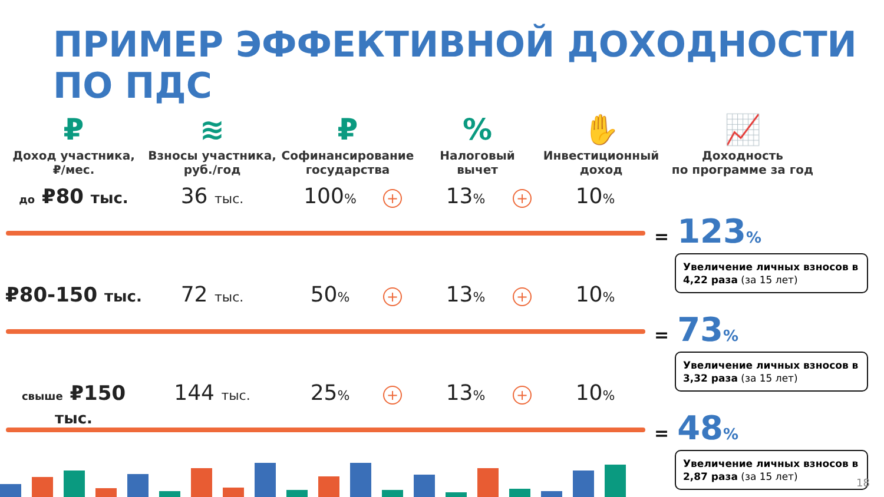ПРИМЕР ЭФФЕКТИВНОЙ ДОХОДНОСТИ
ПО ПДС
₽
Доход участника,
₽/мес.
≋
Взносы участника,
руб./год
₽
Софинансирование
государства
%
Налоговый
вычет
✋
Инвестиционный
доход
📈
Доходность
по программе за год
до ₽80 тыс.
36 тыс.
100%
+
13%
+
10%
= 123%
Увеличение личных взносов в 4,22 раза (за 15 лет)
₽80-150 тыс.
72 тыс.
50%
+
13%
+
10%
= 73%
Увеличение личных взносов в 3,32 раза (за 15 лет)
свыше ₽150 тыс.
144 тыс.
25%
+
13%
+
10%
= 48%
Увеличение личных взносов в 2,87 раза (за 15 лет)
18